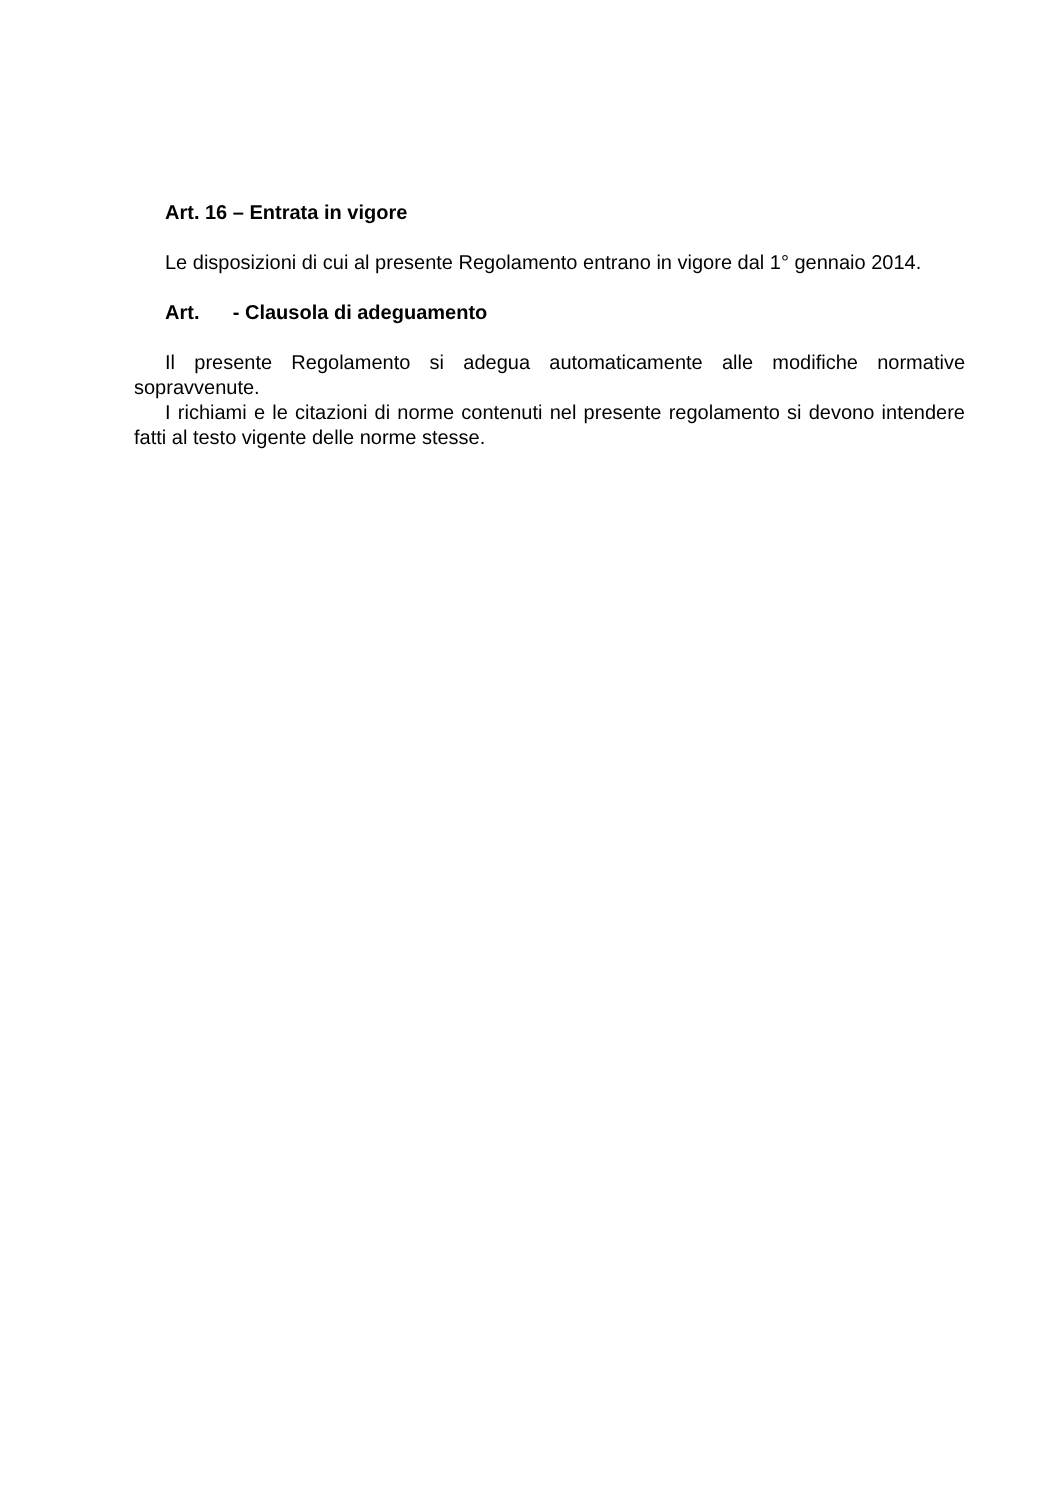Art. 16 – Entrata in vigore
Le disposizioni di cui al presente Regolamento entrano in vigore dal 1° gennaio 2014.
Art. - Clausola di adeguamento
Il presente Regolamento si adegua automaticamente alle modifiche normative sopravvenute.
I richiami e le citazioni di norme contenuti nel presente regolamento si devono intendere fatti al testo vigente delle norme stesse.